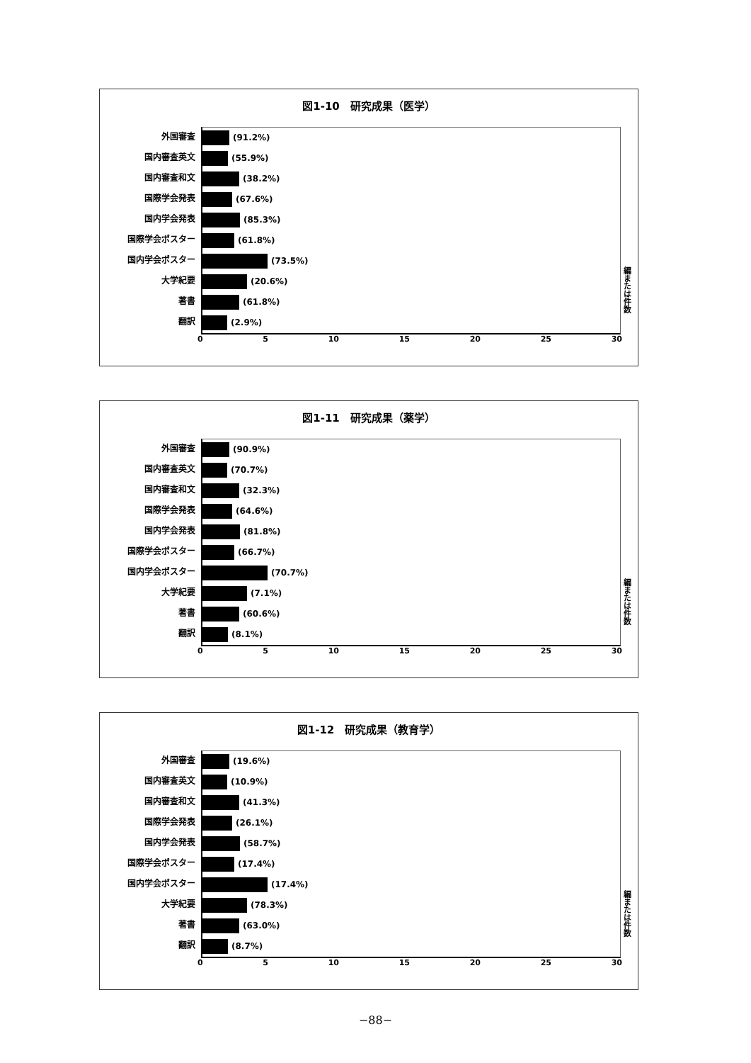図1-10　研究成果（医学）
外国審査
国内審査英文
国内審査和文
国際学会発表
国内学会発表
国際学会ポスター
国内学会ポスター
大学紀要
著書
翻訳
(91.2%)
(55.9%)
(38.2%)
(67.6%)
(85.3%)
(61.8%)
(73.5%)
(20.6%)
(61.8%)
(2.9%)
0 5 10 15 20 25 30
編または件数
図1-11　研究成果（薬学）
外国審査
国内審査英文
国内審査和文
国際学会発表
国内学会発表
国際学会ポスター
国内学会ポスター
大学紀要
著書
翻訳
(90.9%)
(70.7%)
(32.3%)
(64.6%)
(81.8%)
(66.7%)
(70.7%)
(7.1%)
(60.6%)
(8.1%)
0 5 10 15 20 25 30
編または件数
図1-12　研究成果（教育学）
外国審査
国内審査英文
国内審査和文
国際学会発表
国内学会発表
国際学会ポスター
国内学会ポスター
大学紀要
著書
翻訳
(19.6%)
(10.9%)
(41.3%)
(26.1%)
(58.7%)
(17.4%)
(17.4%)
(78.3%)
(63.0%)
(8.7%)
0 5 10 15 20 25 30
編または件数
−88−